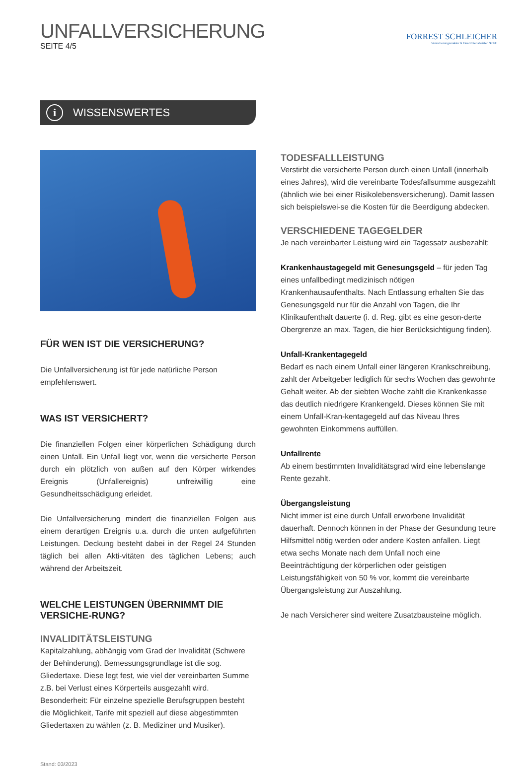UNFALLVERSICHERUNG
SEITE 4/5
FORREST SCHLEICHER
Versicherungsmakler & Finanzdienstleister GmbH
i WISSENSWERTES
FÜR WEN IST DIE VERSICHERUNG?
Die Unfallversicherung ist für jede natürliche Person empfehlenswert.
WAS IST VERSICHERT?
Die finanziellen Folgen einer körperlichen Schädigung durch einen Unfall. Ein Unfall liegt vor, wenn die versicherte Person durch ein plötzlich von außen auf den Körper wirkendes Ereignis (Unfallereignis) unfreiwillig eine Gesundheitsschädigung erleidet.
Die Unfallversicherung mindert die finanziellen Folgen aus einem derartigen Ereignis u.a. durch die unten aufgeführten Leistungen. Deckung besteht dabei in der Regel 24 Stunden täglich bei allen Akti-vitäten des täglichen Lebens; auch während der Arbeitszeit.
WELCHE LEISTUNGEN ÜBERNIMMT DIE VERSICHE-RUNG?
INVALIDITÄTSLEISTUNG
Kapitalzahlung, abhängig vom Grad der Invalidität (Schwere der Behinderung). Bemessungsgrundlage ist die sog. Gliedertaxe. Diese legt fest, wie viel der vereinbarten Summe z.B. bei Verlust eines Körperteils ausgezahlt wird. Besonderheit: Für einzelne spezielle Berufsgruppen besteht die Möglichkeit, Tarife mit speziell auf diese abgestimmten Gliedertaxen zu wählen (z. B. Mediziner und Musiker).
Stand: 03/2023
TODESFALLLEISTUNG
Verstirbt die versicherte Person durch einen Unfall (innerhalb eines Jahres), wird die vereinbarte Todesfallsumme ausgezahlt (ähnlich wie bei einer Risikolebensversicherung). Damit lassen sich beispielswei-se die Kosten für die Beerdigung abdecken.
VERSCHIEDENE TAGEGELDER
Je nach vereinbarter Leistung wird ein Tagessatz ausbezahlt:
Krankenhaustagegeld mit Genesungsgeld – für jeden Tag eines unfallbedingt medizinisch nötigen Krankenhausaufenthalts. Nach Entlassung erhalten Sie das Genesungsgeld nur für die Anzahl von Tagen, die Ihr Klinikaufenthalt dauerte (i. d. Reg. gibt es eine geson-derte Obergrenze an max. Tagen, die hier Berücksichtigung finden).
Unfall-Krankentagegeld
Bedarf es nach einem Unfall einer längeren Krankschreibung, zahlt der Arbeitgeber lediglich für sechs Wochen das gewohnte Gehalt weiter. Ab der siebten Woche zahlt die Krankenkasse das deutlich niedrigere Krankengeld. Dieses können Sie mit einem Unfall-Kran-kentagegeld auf das Niveau Ihres gewohnten Einkommens auffüllen.
Unfallrente
Ab einem bestimmten Invaliditätsgrad wird eine lebenslange Rente gezahlt.
Übergangsleistung
Nicht immer ist eine durch Unfall erworbene Invalidität dauerhaft. Dennoch können in der Phase der Gesundung teure Hilfsmittel nötig werden oder andere Kosten anfallen. Liegt etwa sechs Monate nach dem Unfall noch eine Beeinträchtigung der körperlichen oder geistigen Leistungsfähigkeit von 50 % vor, kommt die vereinbarte Übergangsleistung zur Auszahlung.
Je nach Versicherer sind weitere Zusatzbausteine möglich.